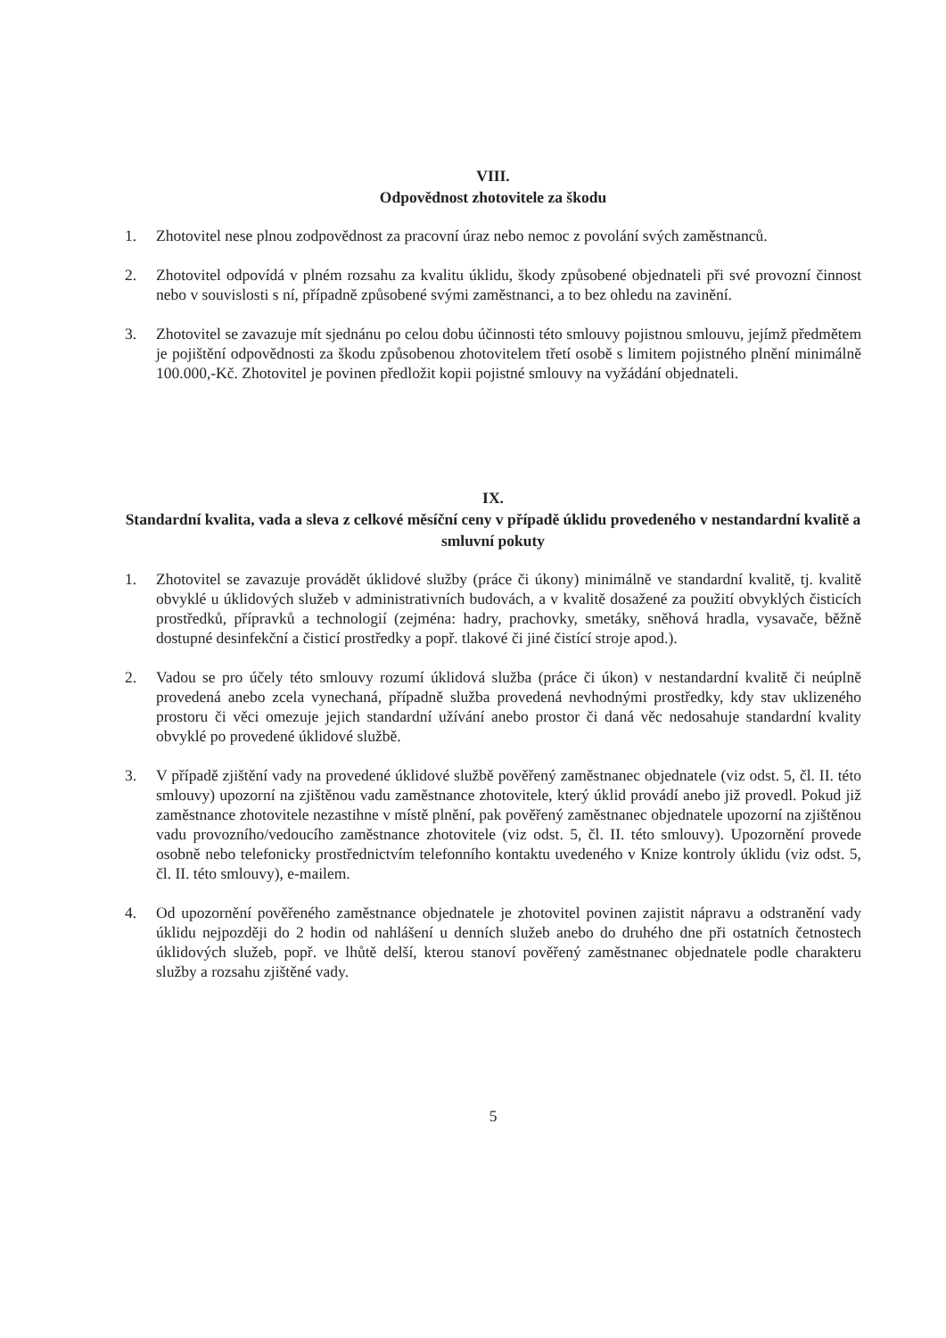VIII.
Odpovědnost zhotovitele za škodu
1. Zhotovitel nese plnou zodpovědnost za pracovní úraz nebo nemoc z povolání svých zaměstnanců.
2. Zhotovitel odpovídá v plném rozsahu za kvalitu úklidu, škody způsobené objednateli při své provozní činnost nebo v souvislosti s ní, případně způsobené svými zaměstnanci, a to bez ohledu na zavinění.
3. Zhotovitel se zavazuje mít sjednánu po celou dobu účinnosti této smlouvy pojistnou smlouvu, jejímž předmětem je pojištění odpovědnosti za škodu způsobenou zhotovitelem třetí osobě s limitem pojistného plnění minimálně 100.000,-Kč. Zhotovitel je povinen předložit kopii pojistné smlouvy na vyžádání objednateli.
IX.
Standardní kvalita, vada a sleva z celkové měsíční ceny v případě úklidu provedeného v nestandardní kvalitě a smluvní pokuty
1. Zhotovitel se zavazuje provádět úklidové služby (práce či úkony) minimálně ve standardní kvalitě, tj. kvalitě obvyklé u úklidových služeb v administrativních budovách, a v kvalitě dosažené za použití obvyklých čisticích prostředků, přípravků a technologií (zejména: hadry, prachovky, smetáky, sněhová hradla, vysavače, běžně dostupné desinfekční a čisticí prostředky a popř. tlakové či jiné čistící stroje apod.).
2. Vadou se pro účely této smlouvy rozumí úklidová služba (práce či úkon) v nestandardní kvalitě či neúplně provedená anebo zcela vynechaná, případně služba provedená nevhodnými prostředky, kdy stav uklizeného prostoru či věci omezuje jejich standardní užívání anebo prostor či daná věc nedosahuje standardní kvality obvyklé po provedené úklidové službě.
3. V případě zjištění vady na provedené úklidové službě pověřený zaměstnanec objednatele (viz odst. 5, čl. II. této smlouvy) upozorní na zjištěnou vadu zaměstnance zhotovitele, který úklid provádí anebo již provedl. Pokud již zaměstnance zhotovitele nezastihne v místě plnění, pak pověřený zaměstnanec objednatele upozorní na zjištěnou vadu provozního/vedoucího zaměstnance zhotovitele (viz odst. 5, čl. II. této smlouvy). Upozornění provede osobně nebo telefonicky prostřednictvím telefonního kontaktu uvedeného v Knize kontroly úklidu (viz odst. 5, čl. II. této smlouvy), e-mailem.
4. Od upozornění pověřeného zaměstnance objednatele je zhotovitel povinen zajistit nápravu a odstranění vady úklidu nejpozději do 2 hodin od nahlášení u denních služeb anebo do druhého dne při ostatních četnostech úklidových služeb, popř. ve lhůtě delší, kterou stanoví pověřený zaměstnanec objednatele podle charakteru služby a rozsahu zjištěné vady.
5